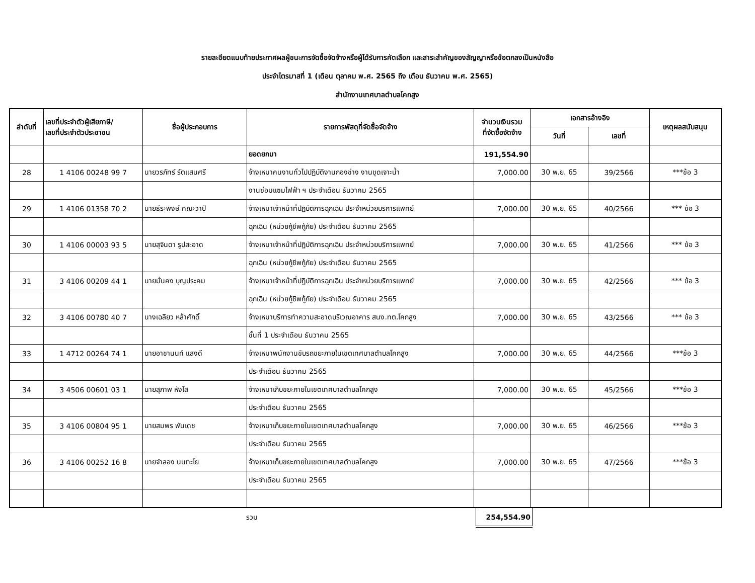รายละอียดแนบท้ายประกาศผลผู้ชนะการจัดซื้อจัดจ้างหรือผู้ได้รับการคัดเลือก และสาระสำคัญของสัญญาหรือข้อตกลงเป็นหนังสือ
ประจำไตรมาสที่ 1 (เดือน ตุลาคม พ.ศ. 2565 ถึง เดือน ธันวาคม พ.ศ. 2565)
สำนักงานเทศบาลตำบลโคกสูง
| ลำดับที่ | เลขที่ประจำตัวผู้เสียภาษี/ เลขที่ประจำตัวประชาชน | ชื่อผู้ประกอบการ | รายการพัสดุที่จัดซื้อจัดจ้าง | จำนวนเงินรวม ที่จัดซื้อจัดจ้าง | เอกสารอ้างอิง | | เหตุผลสนับสนุน |
| --- | --- | --- | --- | --- | --- | --- | --- |
| | | | | | วันที่ | เลขที่ | |
| | | | ยอดยกมา | 191,554.90 | | | |
| 28 | 1 4106 00248 99 7 | นายวรภัทร์ รัตแสนศรี | จ้างเหมาคนงานทั่วไปปฏิบัติงานกองช่าง งานขุดเจาะน้ำ | 7,000.00 | 30 พ.ย. 65 | 39/2566 | ***ข้อ 3 |
| | | | งานซ่อมแซมไฟฟ้า ฯ ประจำเดือน ธันวาคม 2565 | | | | |
| 29 | 1 4106 01358 70 2 | นายธีระพงษ์ คณะวาปี | จ้างเหมาเจ้าหน้าที่ปฏิบัติการฉุกเฉิน ประจำหน่วยบริการแพทย์ | 7,000.00 | 30 พ.ย. 65 | 40/2566 | *** ข้อ 3 |
| | | | ฉุกเฉิน (หน่วยกู้ชีพกู้ภัย) ประจำเดือน ธันวาคม 2565 | | | | |
| 30 | 1 4106 00003 93 5 | นายสุจินดา รูปสะอาด | จ้างเหมาเจ้าหน้าที่ปฏิบัติการฉุกเฉิน ประจำหน่วยบริการแพทย์ | 7,000.00 | 30 พ.ย. 65 | 41/2566 | *** ข้อ 3 |
| | | | ฉุกเฉิน (หน่วยกู้ชีพกู้ภัย) ประจำเดือน ธันวาคม 2565 | | | | |
| 31 | 3 4106 00209 44 1 | นายมั่นคง บุญประคม | จ้างเหมาเจ้าหน้าที่ปฏิบัติการฉุกเฉิน ประจำหน่วยบริการแพทย์ | 7,000.00 | 30 พ.ย. 65 | 42/2566 | *** ข้อ 3 |
| | | | ฉุกเฉิน (หน่วยกู้ชีพกู้ภัย) ประจำเดือน ธันวาคม 2565 | | | | |
| 32 | 3 4106 00780 40 7 | นางเฉลียว หล้าศักดิ์ | จ้างเหมาบริการทำความสะอาดบริเวณอาคาร สนง.ทต.โคกสูง | 7,000.00 | 30 พ.ย. 65 | 43/2566 | *** ข้อ 3 |
| | | | ชั้นที่ 1 ประจำเดือน ธันวาคม 2565 | | | | |
| 33 | 1 4712 00264 74 1 | นายอาชานนท์ แสงดี | จ้างเหมาพนักงานขับรถขยะภายในเขตเทศบาลตำบลโคกสูง | 7,000.00 | 30 พ.ย. 65 | 44/2566 | ***ข้อ 3 |
| | | | ประจำเดือน ธันวาคม 2565 | | | | |
| 34 | 3 4506 00601 03 1 | นายสุภาพ หังโส | จ้างเหมาเก็บขยะภายในเขตเทศบาลตำบลโคกสูง | 7,000.00 | 30 พ.ย. 65 | 45/2566 | ***ข้อ 3 |
| | | | ประจำเดือน ธันวาคม 2565 | | | | |
| 35 | 3 4106 00804 95 1 | นายสมพร พันเดช | จ้างเหมาเก็บขยะภายในเขตเทศบาลตำบลโคกสูง | 7,000.00 | 30 พ.ย. 65 | 46/2566 | ***ข้อ 3 |
| | | | ประจำเดือน ธันวาคม 2565 | | | | |
| 36 | 3 4106 00252 16 8 | นายจำลอง นนทะโย | จ้างเหมาเก็บขยะภายในเขตเทศบาลตำบลโคกสูง | 7,000.00 | 30 พ.ย. 65 | 47/2566 | ***ข้อ 3 |
| | | | ประจำเดือน ธันวาคม 2565 | | | | |
| | | | รวม | 254,554.90 | | | |